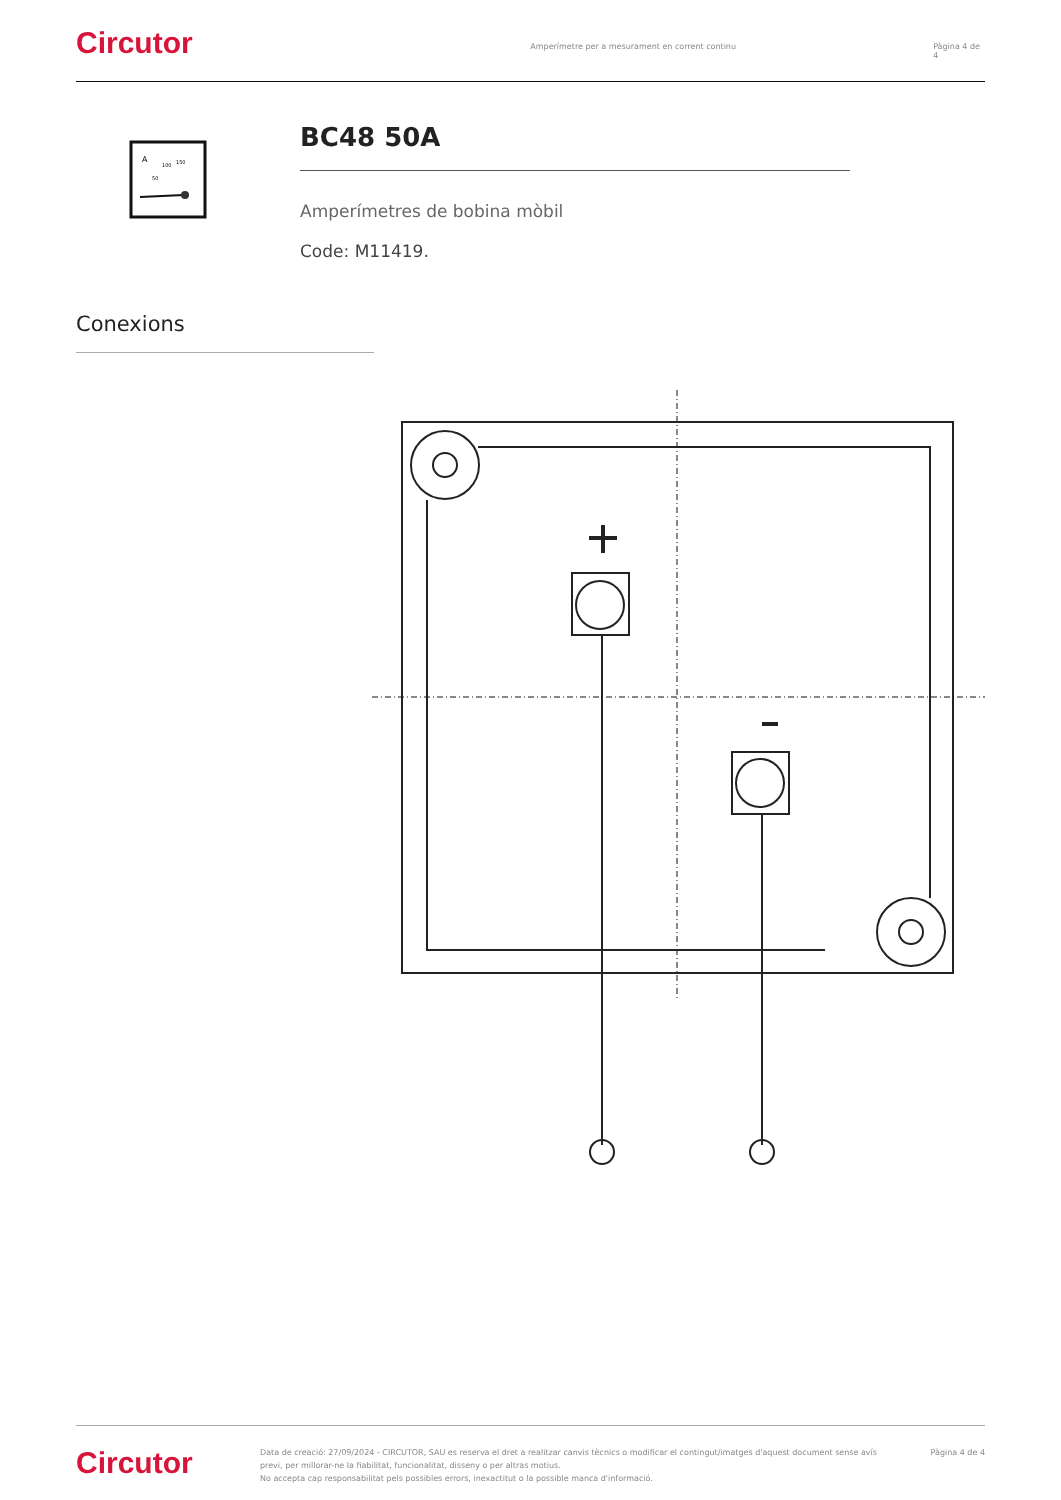Circutor
Amperímetre per a mesurament en corrent continu Pàgina 4 de 4
A
150
100
50
BC48 50A
Amperímetres de bobina mòbil
Code: M11419.
Conexions
Circutor
Data de creació: 27/09/2024 - CIRCUTOR, SAU es reserva el dret a realitzar canvis tècnics o modificar el contingut/imatges d'aquest document sense avís previ, per millorar-ne la fiabilitat, funcionalitat, disseny o per altras motius.
No accepta cap responsabilitat pels possibles errors, inexactitut o la possible manca d'informació.
Pàgina 4 de 4